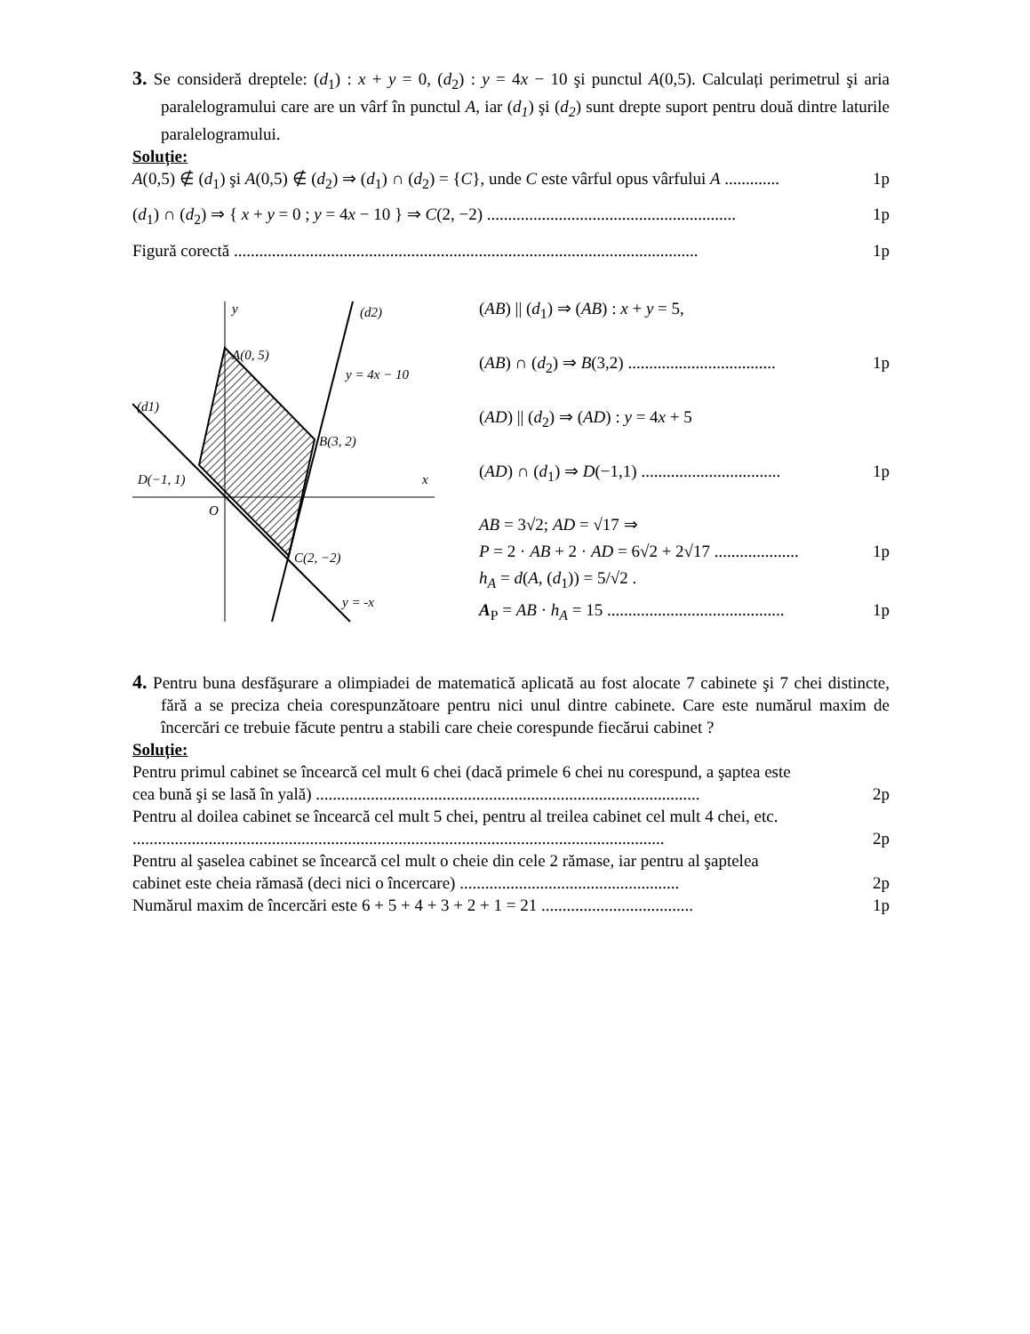3. Se consideră dreptele: (d<sub>1</sub>) : x + y = 0, (d<sub>2</sub>) : y = 4x − 10 şi punctul A(0,5). Calculați perimetrul şi aria paralelogramului care are un vârf în punctul A, iar (d<sub>1</sub>) şi (d<sub>2</sub>) sunt drepte suport pentru două dintre laturile paralelogramului.
Soluție:
A(0,5) ∉ (d<sub>1</sub>) şi A(0,5) ∉ (d<sub>2</sub>) ⇒ (d<sub>1</sub>) ∩ (d<sub>2</sub>) = {C}, unde C este vârful opus vârfului A ............. 1p
(d<sub>1</sub>) ∩ (d<sub>2</sub>) ⇒ { x + y = 0 ; y = 4x − 10 } ⇒ C(2, −2) ........................................................... 1p
Figură corectă .............................................................................................................. 1p
y
(d2)
A(0, 5)
y = 4x − 10
(d1)
B(3, 2)
D(−1, 1)
x
O
C(2, −2)
y = -x
(AB) || (d<sub>1</sub>) ⇒ (AB) : x + y = 5,
(AB) ∩ (d<sub>2</sub>) ⇒ B(3,2) ................................... 1p
(AD) || (d<sub>2</sub>) ⇒ (AD) : y = 4x + 5
(AD) ∩ (d<sub>1</sub>) ⇒ D(−1,1) ................................. 1p
AB = 3√2; AD = √17 ⇒
P = 2 · AB + 2 · AD = 6√2 + 2√17 .................... 1p
h<sub>A</sub> = d(A, (d<sub>1</sub>)) = 5/√2 .
A<sub>P</sub> = AB · h<sub>A</sub> = 15 .......................................... 1p
4. Pentru buna desfăşurare a olimpiadei de matematică aplicată au fost alocate 7 cabinete şi 7 chei distincte, fără a se preciza cheia corespunzătoare pentru nici unul dintre cabinete. Care este numărul maxim de încercări ce trebuie făcute pentru a stabili care cheie corespunde fiecărui cabinet ?
Soluție:
Pentru primul cabinet se încearcă cel mult 6 chei (dacă primele 6 chei nu corespund, a şaptea este
cea bună şi se lasă în yală) ........................................................................................... 2p
Pentru al doilea cabinet se încearcă cel mult 5 chei, pentru al treilea cabinet cel mult 4 chei, etc.
.............................................................................................................................. 2p
Pentru al şaselea cabinet se încearcă cel mult o cheie din cele 2 rămase, iar pentru al şaptelea
cabinet este cheia rămasă (deci nici o încercare) .................................................... 2p
Numărul maxim de încercări este 6 + 5 + 4 + 3 + 2 + 1 = 21 .................................... 1p